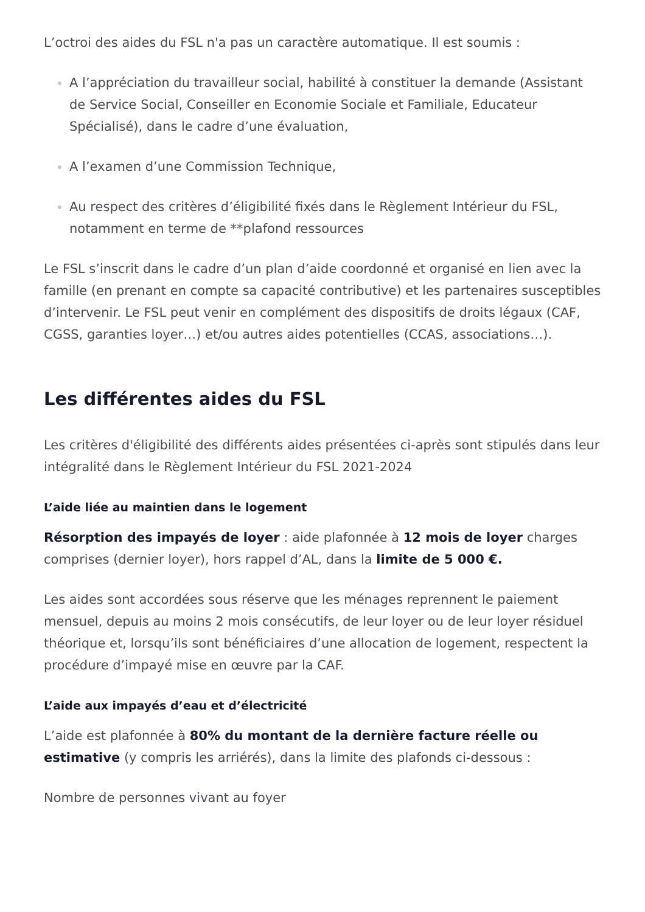L’octroi des aides du FSL n'a pas un caractère automatique. Il est soumis :
A l’appréciation du travailleur social, habilité à constituer la demande (Assistant de Service Social, Conseiller en Economie Sociale et Familiale, Educateur Spécialisé), dans le cadre d’une évaluation,
A l’examen d’une Commission Technique,
Au respect des critères d’éligibilité fixés dans le Règlement Intérieur du FSL, notamment en terme de **plafond ressources
Le FSL s’inscrit dans le cadre d’un plan d’aide coordonné et organisé en lien avec la famille (en prenant en compte sa capacité contributive) et les partenaires susceptibles d’intervenir. Le FSL peut venir en complément des dispositifs de droits légaux (CAF, CGSS, garanties loyer…) et/ou autres aides potentielles (CCAS, associations…).
Les différentes aides du FSL
Les critères d'éligibilité des différents aides présentées ci-après sont stipulés dans leur intégralité dans le Règlement Intérieur du FSL 2021-2024
L’aide liée au maintien dans le logement
Résorption des impayés de loyer : aide plafonnée à 12 mois de loyer charges comprises (dernier loyer), hors rappel d’AL, dans la limite de 5 000 €.
Les aides sont accordées sous réserve que les ménages reprennent le paiement mensuel, depuis au moins 2 mois consécutifs, de leur loyer ou de leur loyer résiduel théorique et, lorsqu’ils sont bénéficiaires d’une allocation de logement, respectent la procédure d’impayé mise en œuvre par la CAF.
L’aide aux impayés d’eau et d’électricité
L’aide est plafonnée à 80% du montant de la dernière facture réelle ou estimative (y compris les arriérés), dans la limite des plafonds ci-dessous :
Nombre de personnes vivant au foyer